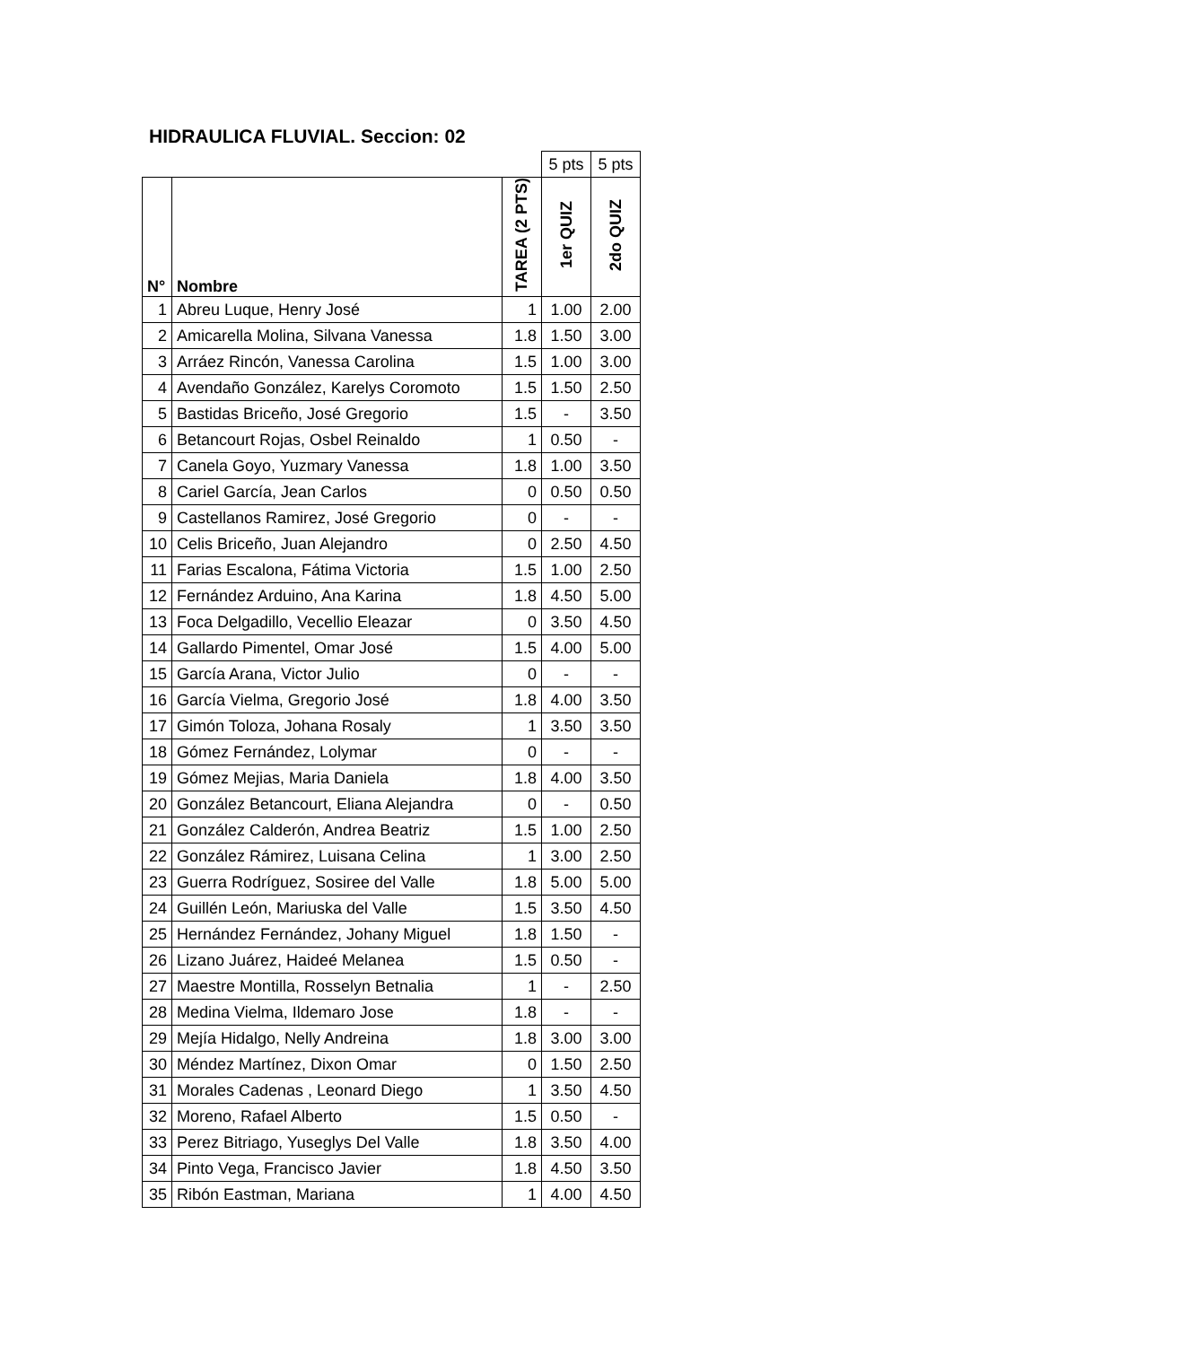HIDRAULICA FLUVIAL. Seccion: 02
| | | | 5 pts | 5 pts |
| N° | Nombre | TAREA (2 PTS) | 1er QUIZ | 2do QUIZ |
| 1 | Abreu Luque, Henry José | 1 | 1.00 | 2.00 |
| 2 | Amicarella Molina, Silvana Vanessa | 1.8 | 1.50 | 3.00 |
| 3 | Arráez Rincón, Vanessa Carolina | 1.5 | 1.00 | 3.00 |
| 4 | Avendaño González, Karelys Coromoto | 1.5 | 1.50 | 2.50 |
| 5 | Bastidas Briceño, José Gregorio | 1.5 | - | 3.50 |
| 6 | Betancourt Rojas, Osbel Reinaldo | 1 | 0.50 | - |
| 7 | Canela Goyo, Yuzmary Vanessa | 1.8 | 1.00 | 3.50 |
| 8 | Cariel García, Jean Carlos | 0 | 0.50 | 0.50 |
| 9 | Castellanos Ramirez, José Gregorio | 0 | - | - |
| 10 | Celis Briceño, Juan Alejandro | 0 | 2.50 | 4.50 |
| 11 | Farias Escalona, Fátima Victoria | 1.5 | 1.00 | 2.50 |
| 12 | Fernández Arduino, Ana Karina | 1.8 | 4.50 | 5.00 |
| 13 | Foca Delgadillo, Vecellio Eleazar | 0 | 3.50 | 4.50 |
| 14 | Gallardo Pimentel, Omar José | 1.5 | 4.00 | 5.00 |
| 15 | García Arana, Victor Julio | 0 | - | - |
| 16 | García Vielma, Gregorio José | 1.8 | 4.00 | 3.50 |
| 17 | Gimón Toloza, Johana Rosaly | 1 | 3.50 | 3.50 |
| 18 | Gómez Fernández, Lolymar | 0 | - | - |
| 19 | Gómez Mejias, Maria Daniela | 1.8 | 4.00 | 3.50 |
| 20 | González Betancourt, Eliana Alejandra | 0 | - | 0.50 |
| 21 | González Calderón, Andrea Beatriz | 1.5 | 1.00 | 2.50 |
| 22 | González Rámirez, Luisana Celina | 1 | 3.00 | 2.50 |
| 23 | Guerra Rodríguez, Sosiree del Valle | 1.8 | 5.00 | 5.00 |
| 24 | Guillén León, Mariuska del Valle | 1.5 | 3.50 | 4.50 |
| 25 | Hernández Fernández, Johany Miguel | 1.8 | 1.50 | - |
| 26 | Lizano Juárez, Haideé Melanea | 1.5 | 0.50 | - |
| 27 | Maestre Montilla, Rosselyn Betnalia | 1 | - | 2.50 |
| 28 | Medina Vielma, Ildemaro Jose | 1.8 | - | - |
| 29 | Mejía Hidalgo, Nelly Andreina | 1.8 | 3.00 | 3.00 |
| 30 | Méndez Martínez, Dixon Omar | 0 | 1.50 | 2.50 |
| 31 | Morales Cadenas , Leonard Diego | 1 | 3.50 | 4.50 |
| 32 | Moreno, Rafael Alberto | 1.5 | 0.50 | - |
| 33 | Perez Bitriago, Yuseglys Del Valle | 1.8 | 3.50 | 4.00 |
| 34 | Pinto Vega, Francisco Javier | 1.8 | 4.50 | 3.50 |
| 35 | Ribón Eastman, Mariana | 1 | 4.00 | 4.50 |